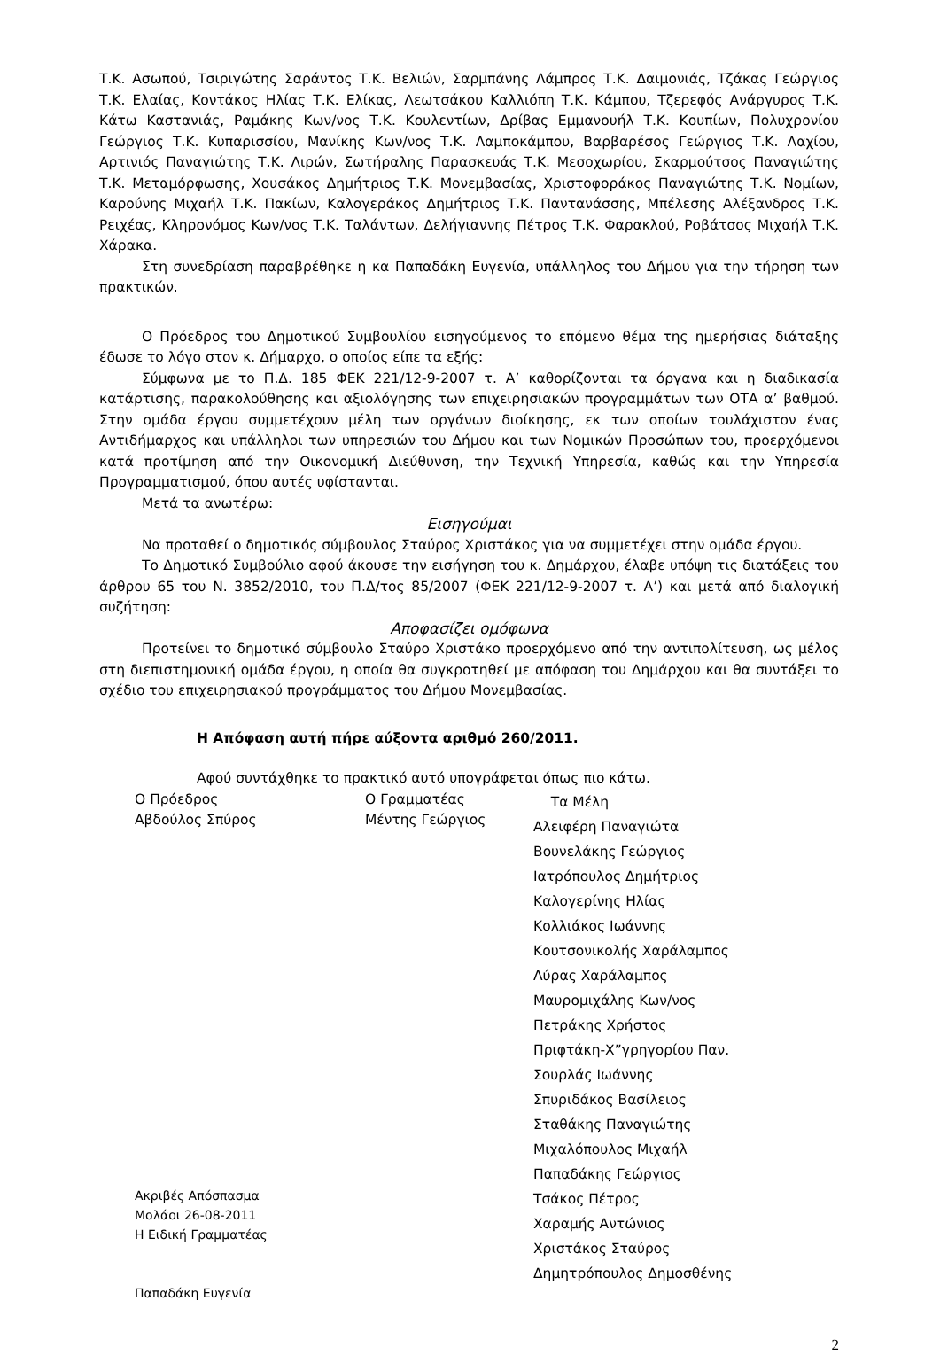Τ.Κ. Ασωπού, Τσιριγώτης Σαράντος Τ.Κ. Βελιών, Σαρμπάνης Λάμπρος Τ.Κ. Δαιμονιάς, Τζάκας Γεώργιος Τ.Κ. Ελαίας, Κοντάκος Ηλίας Τ.Κ. Ελίκας, Λεωτσάκου Καλλιόπη Τ.Κ. Κάμπου, Τζερεφός Ανάργυρος Τ.Κ. Κάτω Καστανιάς, Ραμάκης Κων/νος Τ.Κ. Κουλεντίων, Δρίβας Εμμανουήλ Τ.Κ. Κουπίων, Πολυχρονίου Γεώργιος Τ.Κ. Κυπαρισσίου, Μανίκης Κων/νος Τ.Κ. Λαμποκάμπου, Βαρβαρέσος Γεώργιος Τ.Κ. Λαχίου, Αρτινιός Παναγιώτης Τ.Κ. Λιρών, Σωτήραλης Παρασκευάς Τ.Κ. Μεσοχωρίου, Σκαρμούτσος Παναγιώτης Τ.Κ. Μεταμόρφωσης, Χουσάκος Δημήτριος Τ.Κ. Μονεμβασίας, Χριστοφοράκος Παναγιώτης Τ.Κ. Νομίων, Καρούνης Μιχαήλ Τ.Κ. Πακίων, Καλογεράκος Δημήτριος Τ.Κ. Παντανάσσης, Μπέλεσης Αλέξανδρος Τ.Κ. Ρειχέας, Κληρονόμος Κων/νος Τ.Κ. Ταλάντων, Δελήγιαννης Πέτρος Τ.Κ. Φαρακλού, Ροβάτσος Μιχαήλ Τ.Κ. Χάρακα.
Στη συνεδρίαση παραβρέθηκε η κα Παπαδάκη Ευγενία, υπάλληλος του Δήμου για την τήρηση των πρακτικών.
Ο Πρόεδρος του Δημοτικού Συμβουλίου εισηγούμενος το επόμενο θέμα της ημερήσιας διάταξης έδωσε το λόγο στον κ. Δήμαρχο, ο οποίος είπε τα εξής:
Σύμφωνα με το Π.Δ. 185 ΦΕΚ 221/12-9-2007 τ. Α’ καθορίζονται τα όργανα και η διαδικασία κατάρτισης, παρακολούθησης και αξιολόγησης των επιχειρησιακών προγραμμάτων των ΟΤΑ α’ βαθμού. Στην ομάδα έργου συμμετέχουν μέλη των οργάνων διοίκησης, εκ των οποίων τουλάχιστον ένας Αντιδήμαρχος και υπάλληλοι των υπηρεσιών του Δήμου και των Νομικών Προσώπων του, προερχόμενοι κατά προτίμηση από την Οικονομική Διεύθυνση, την Τεχνική Υπηρεσία, καθώς και την Υπηρεσία Προγραμματισμού, όπου αυτές υφίστανται.
Μετά τα ανωτέρω:
Εισηγούμαι
Να προταθεί ο δημοτικός σύμβουλος Σταύρος Χριστάκος για να συμμετέχει στην ομάδα έργου.
Το Δημοτικό Συμβούλιο αφού άκουσε την εισήγηση του κ. Δημάρχου, έλαβε υπόψη τις διατάξεις του άρθρου 65 του Ν. 3852/2010, του Π.Δ/τος 85/2007 (ΦΕΚ 221/12-9-2007 τ. Α’) και μετά από διαλογική συζήτηση:
Αποφασίζει ομόφωνα
Προτείνει το δημοτικό σύμβουλο Σταύρο Χριστάκο προερχόμενο από την αντιπολίτευση, ως μέλος στη διεπιστημονική ομάδα έργου, η οποία θα συγκροτηθεί με απόφαση του Δημάρχου και θα συντάξει το σχέδιο του επιχειρησιακού προγράμματος του Δήμου Μονεμβασίας.
Η Απόφαση αυτή πήρε αύξοντα αριθμό 260/2011.
Αφού συντάχθηκε το πρακτικό αυτό υπογράφεται όπως πιο κάτω.
Ο Πρόεδρος
Αβδούλος Σπύρος
Ακριβές Απόσπασμα
Μολάοι 26-08-2011
Η Ειδική Γραμματέας
Παπαδάκη Ευγενία
Ο Γραμματέας
Μέντης Γεώργιος
Τα Μέλη
Αλειφέρη Παναγιώτα
Βουνελάκης Γεώργιος
Ιατρόπουλος Δημήτριος
Καλογερίνης Ηλίας
Κολλιάκος Ιωάννης
Κουτσονικολής Χαράλαμπος
Λύρας Χαράλαμπος
Μαυρομιχάλης Κων/νος
Πετράκης Χρήστος
Πριφτάκη-Χ”γρηγορίου Παν.
Σουρλάς Ιωάννης
Σπυριδάκος Βασίλειος
Σταθάκης Παναγιώτης
Μιχαλόπουλος Μιχαήλ
Παπαδάκης Γεώργιος
Τσάκος Πέτρος
Χαραμής Αντώνιος
Χριστάκος Σταύρος
Δημητρόπουλος Δημοσθένης
2